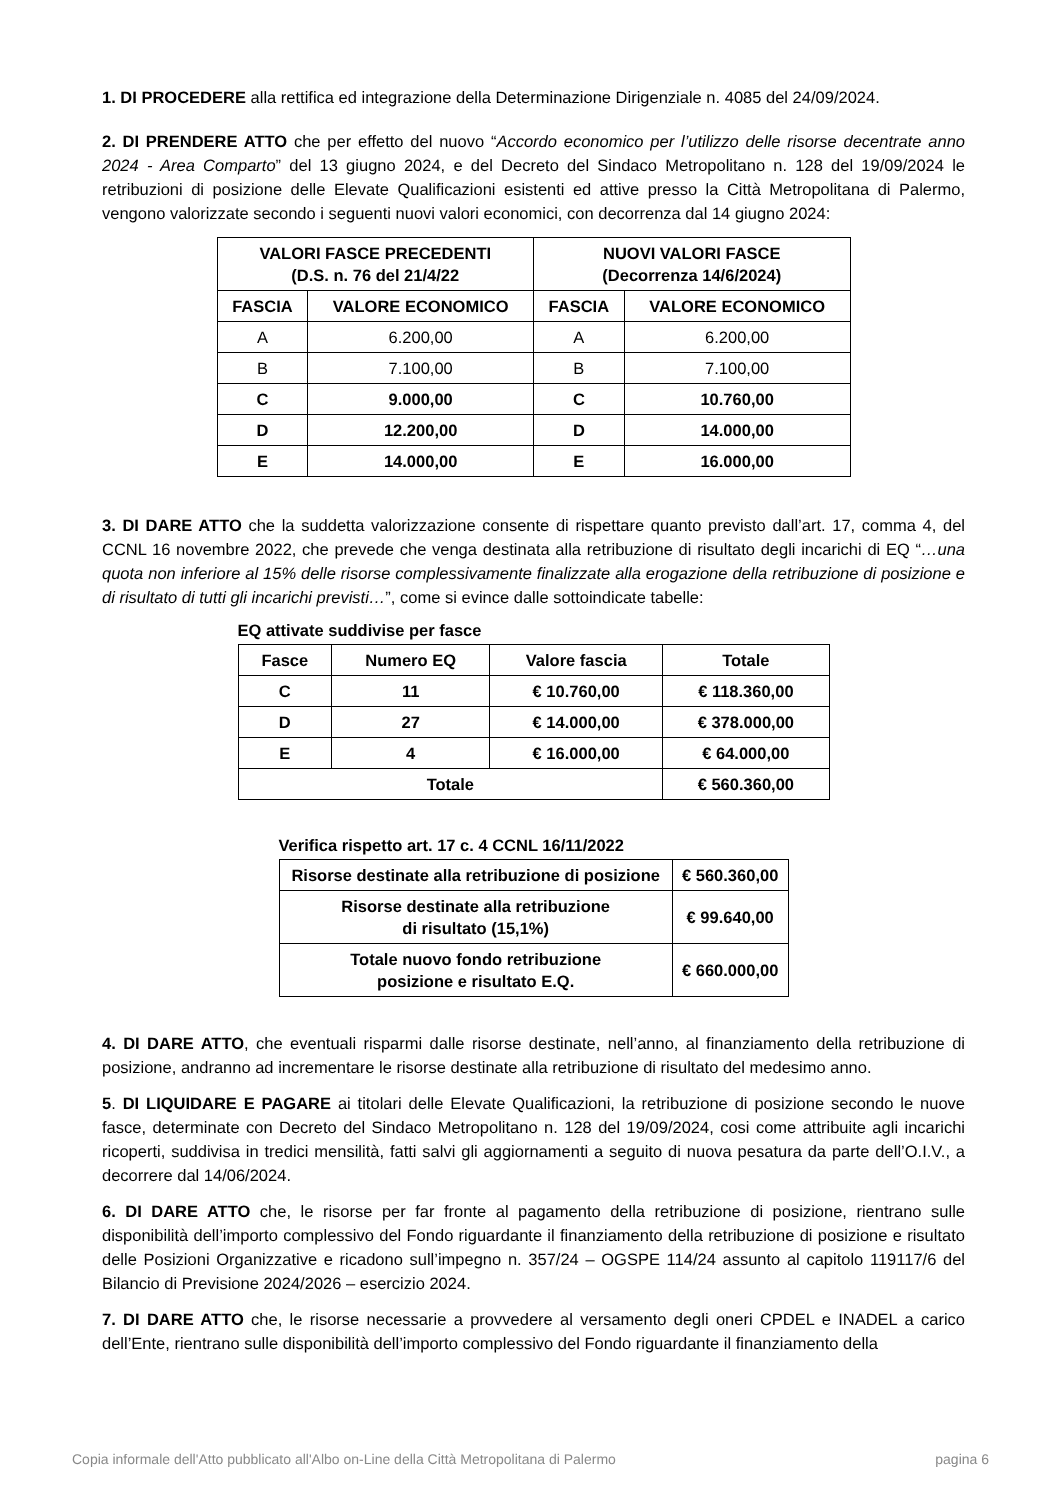1. DI PROCEDERE alla rettifica ed integrazione della Determinazione Dirigenziale n. 4085 del 24/09/2024.
2. DI PRENDERE ATTO che per effetto del nuovo “Accordo economico per l’utilizzo delle risorse decentrate anno 2024 - Area Comparto” del 13 giugno 2024, e del Decreto del Sindaco Metropolitano n. 128 del 19/09/2024 le retribuzioni di posizione delle Elevate Qualificazioni esistenti ed attive presso la Città Metropolitana di Palermo, vengono valorizzate secondo i seguenti nuovi valori economici, con decorrenza dal 14 giugno 2024:
| VALORI FASCE PRECEDENTI (D.S. n. 76 del 21/4/22 | | NUOVI VALORI FASCE (Decorrenza 14/6/2024) | |
| --- | --- | --- | --- |
| FASCIA | VALORE ECONOMICO | FASCIA | VALORE ECONOMICO |
| A | 6.200,00 | A | 6.200,00 |
| B | 7.100,00 | B | 7.100,00 |
| C | 9.000,00 | C | 10.760,00 |
| D | 12.200,00 | D | 14.000,00 |
| E | 14.000,00 | E | 16.000,00 |
3. DI DARE ATTO che la suddetta valorizzazione consente di rispettare quanto previsto dall’art. 17, comma 4, del CCNL 16 novembre 2022, che prevede che venga destinata alla retribuzione di risultato degli incarichi di EQ “…una quota non inferiore al 15% delle risorse complessivamente finalizzate alla erogazione della retribuzione di posizione e di risultato di tutti gli incarichi previsti…”, come si evince dalle sottoindicate tabelle:
EQ attivate suddivise per fasce
| Fasce | Numero EQ | Valore fascia | Totale |
| --- | --- | --- | --- |
| C | 11 | € 10.760,00 | € 118.360,00 |
| D | 27 | € 14.000,00 | € 378.000,00 |
| E | 4 | € 16.000,00 | € 64.000,00 |
| Totale | | | € 560.360,00 |
Verifica rispetto art. 17 c. 4 CCNL 16/11/2022
| Risorse destinate alla retribuzione di posizione | € 560.360,00 |
| Risorse destinate alla retribuzione di risultato (15,1%) | € 99.640,00 |
| Totale nuovo fondo retribuzione posizione e risultato E.Q. | € 660.000,00 |
4. DI DARE ATTO, che eventuali risparmi dalle risorse destinate, nell’anno, al finanziamento della retribuzione di posizione, andranno ad incrementare le risorse destinate alla retribuzione di risultato del medesimo anno.
5. DI LIQUIDARE E PAGARE ai titolari delle Elevate Qualificazioni, la retribuzione di posizione secondo le nuove fasce, determinate con Decreto del Sindaco Metropolitano n. 128 del 19/09/2024, cosi come attribuite agli incarichi ricoperti, suddivisa in tredici mensilità, fatti salvi gli aggiornamenti a seguito di nuova pesatura da parte dell’O.I.V., a decorrere dal 14/06/2024.
6. DI DARE ATTO che, le risorse per far fronte al pagamento della retribuzione di posizione, rientrano sulle disponibilità dell’importo complessivo del Fondo riguardante il finanziamento della retribuzione di posizione e risultato delle Posizioni Organizzative e ricadono sull’impegno n. 357/24 – OGSPE 114/24 assunto al capitolo 119117/6 del Bilancio di Previsione 2024/2026 – esercizio 2024.
7. DI DARE ATTO che, le risorse necessarie a provvedere al versamento degli oneri CPDEL e INADEL a carico dell’Ente, rientrano sulle disponibilità dell’importo complessivo del Fondo riguardante il finanziamento della
Copia informale dell'Atto pubblicato all'Albo on-Line della Città Metropolitana di Palermo pagina 6